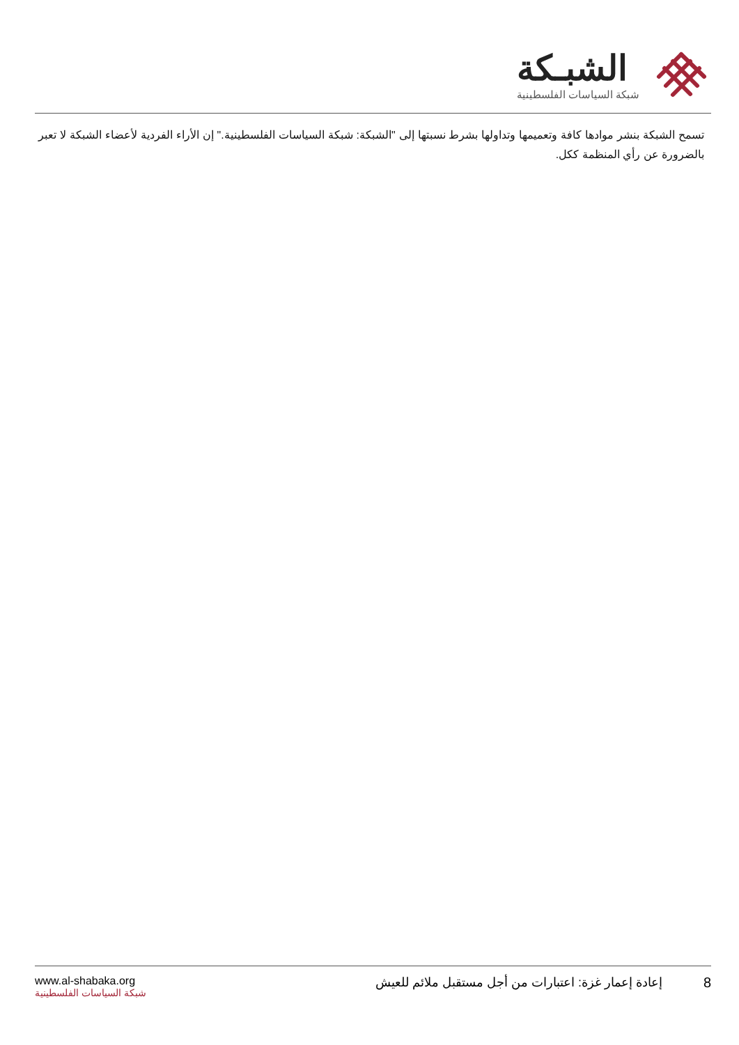الشبـكة
شبكة السياسات الفلسطينية
تسمح الشبكة بنشر موادها كافة وتعميمها وتداولها بشرط نسبتها إلى "الشبكة: شبكة السياسات الفلسطينية." إن الأراء الفردية لأعضاء الشبكة لا تعبر بالضرورة عن رأي المنظمة ككل.
8 إعادة إعمار غزة: اعتبارات من أجل مستقبل ملائم للعيش
www.al-shabaka.org
شبكة السياسات الفلسطينية